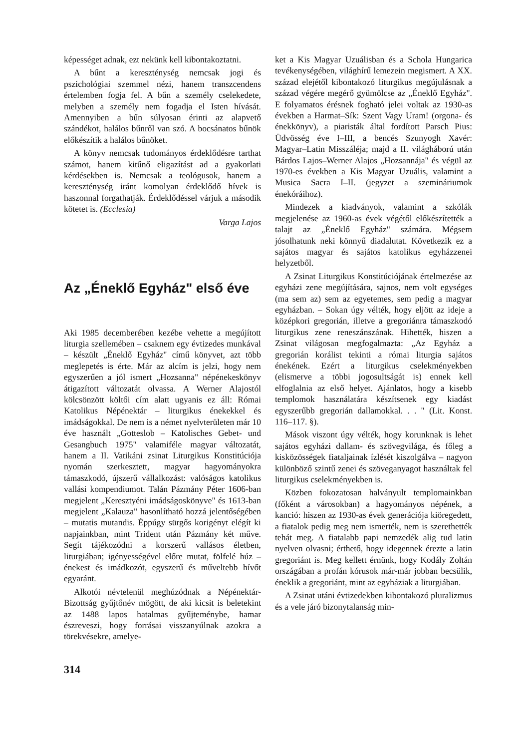képességet adnak, ezt nekünk kell kibontakoztatni.
A bűnt a kereszténység nemcsak jogi és pszichológiai szemmel nézi, hanem transzcendens értelemben fogja fel. A bűn a személy cselekedete, melyben a személy nem fogadja el Isten hívását. Amennyiben a bűn súlyosan érinti az alapvető szándékot, halálos bűnről van szó. A bocsánatos bűnök előkészítik a halálos bűnöket.
A könyv nemcsak tudományos érdeklődésre tarthat számot, hanem kitűnő eligazítást ad a gyakorlati kérdésekben is. Nemcsak a teológusok, hanem a kereszténység iránt komolyan érdeklődő hívek is haszonnal forgathatják. Érdeklődéssel várjuk a második kötetet is. (Ecclesia)
Varga Lajos
Az „Éneklő Egyház" első éve
Aki 1985 decemberében kezébe vehette a megújított liturgia szellemében – csaknem egy évtizedes munkával – készült „Éneklő Egyház" című könyvet, azt több meglepetés is érte. Már az alcím is jelzi, hogy nem egyszerűen a jól ismert „Hozsanna" népénekeskönyv átigazított változatát olvassa. A Werner Alajostól kölcsönzött költői cím alatt ugyanis ez áll: Római Katolikus Népénektár – liturgikus énekekkel és imádságokkal. De nem is a német nyelvterületen már 10 éve használt „Gotteslob – Katolisches Gebet- und Gesangbuch 1975" valamiféle magyar változatát, hanem a II. Vatikáni zsinat Liturgikus Konstitúciója nyomán szerkesztett, magyar hagyományokra támaszkodó, újszerű vállalkozást: valóságos katolikus vallási kompendiumot. Talán Pázmány Péter 1606-ban megjelent „Keresztyéni imádságoskönyve" és 1613-ban megjelent „Kalauza" hasonlítható hozzá jelentőségében – mutatis mutandis. Éppúgy sürgős korigényt elégít ki napjainkban, mint Trident után Pázmány két műve. Segít tájékozódni a korszerű vallásos életben, liturgiában; igényességével előre mutat, fölfelé húz – énekest és imádkozót, egyszerű és műveltebb hívőt egyaránt.
Alkotói névtelenül meghúzódnak a Népénektár-Bizottság gyűjtőnév mögött, de aki kicsit is beletekint az 1488 lapos hatalmas gyűjteménybe, hamar észreveszi, hogy forrásai visszanyúlnak azokra a törekvésekre, amelye-
ket a Kis Magyar Uzuálisban és a Schola Hungarica tevékenységében, világhírű lemezein megismert. A XX. század elejétől kibontakozó liturgikus megújulásnak a század végére megérő gyümölcse az „Éneklő Egyház". E folyamatos érésnek fogható jelei voltak az 1930-as években a Harmat–Sík: Szent Vagy Uram! (orgona- és énekkönyv), a piaristák által fordított Parsch Pius: Üdvösség éve I–III, a bencés Szunyogh Xavér: Magyar–Latin Misszáléja; majd a II. világháború után Bárdos Lajos–Werner Alajos „Hozsannája" és végül az 1970-es években a Kis Magyar Uzuális, valamint a Musica Sacra I–II. (jegyzet a szemináriumok énekóráihoz).
Mindezek a kiadványok, valamint a szkólák megjelenése az 1960-as évek végétől előkészítették a talajt az „Éneklő Egyház" számára. Mégsem jósolhatunk neki könnyű diadalutat. Következik ez a sajátos magyar és sajátos katolikus egyházzenei helyzetből.
A Zsinat Liturgikus Konstitúciójának értelmezése az egyházi zene megújítására, sajnos, nem volt egységes (ma sem az) sem az egyetemes, sem pedig a magyar egyházban. – Sokan úgy vélték, hogy eljött az ideje a középkori gregorián, illetve a gregoriánra támaszkodó liturgikus zene reneszánszának. Hihették, hiszen a Zsinat világosan megfogalmazta: „Az Egyház a gregorián korálist tekinti a római liturgia sajátos énekének. Ezért a liturgikus cselekményekben (elismerve a többi jogosultságát is) ennek kell elfoglalnia az első helyet. Ajánlatos, hogy a kisebb templomok használatára készítsenek egy kiadást egyszerűbb gregorián dallamokkal. . . " (Lit. Konst. 116–117. §).
Mások viszont úgy vélték, hogy korunknak is lehet sajátos egyházi dallam- és szövegvilága, és főleg a kisközösségek fiataljainak ízlését kiszolgálva – nagyon különböző szintű zenei és szöveganyagot használtak fel liturgikus cselekményekben is.
Közben fokozatosan halványult templomainkban (főként a városokban) a hagyományos népének, a kanció: hiszen az 1930-as évek generációja kiöregedett, a fiatalok pedig meg nem ismerték, nem is szerethették tehát meg. A fiatalabb papi nemzedék alig tud latin nyelven olvasni; érthető, hogy idegennek érezte a latin gregoriánt is. Meg kellett érnünk, hogy Kodály Zoltán országában a profán kórusok már-már jobban becsülik, éneklik a gregoriánt, mint az egyháziak a liturgiában.
A Zsinat utáni évtizedekben kibontakozó pluralizmus és a vele járó bizonytalanság min-
314